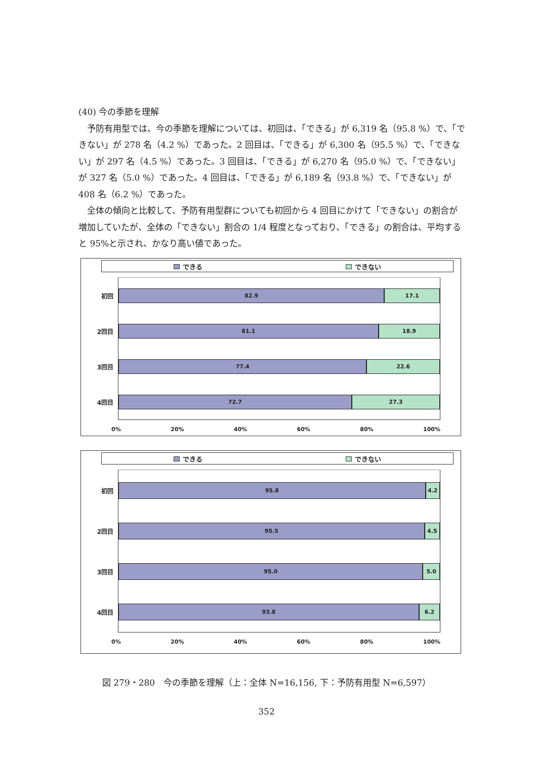(40) 今の季節を理解
予防有用型では、今の季節を理解については、初回は、「できる」が 6,319 名（95.8 %）で、「できない」が 278 名（4.2 %）であった。2 回目は、「できる」が 6,300 名（95.5 %）で、「できない」が 297 名（4.5 %）であった。3 回目は、「できる」が 6,270 名（95.0 %）で、「できない」が 327 名（5.0 %）であった。4 回目は、「できる」が 6,189 名（93.8 %）で、「できない」が 408 名（6.2 %）であった。
全体の傾向と比較して、予防有用型群についても初回から 4 回目にかけて「できない」の割合が増加していたが、全体の「できない」割合の 1/4 程度となっており、「できる」の割合は、平均すると 95%と示され、かなり高い値であった。
できる できない
初回
82.9 17.1
2回目
81.1 18.9
3回目
77.4 22.6
4回目
72.7 27.3
0% 20% 40% 60% 80% 100%
できる できない
初回
95.8 4.2
2回目
95.5 4.5
3回目
95.0 5.0
4回目
93.8 6.2
0% 20% 40% 60% 80% 100%
図 279・280　今の季節を理解（上：全体 N=16,156, 下：予防有用型 N=6,597）
352